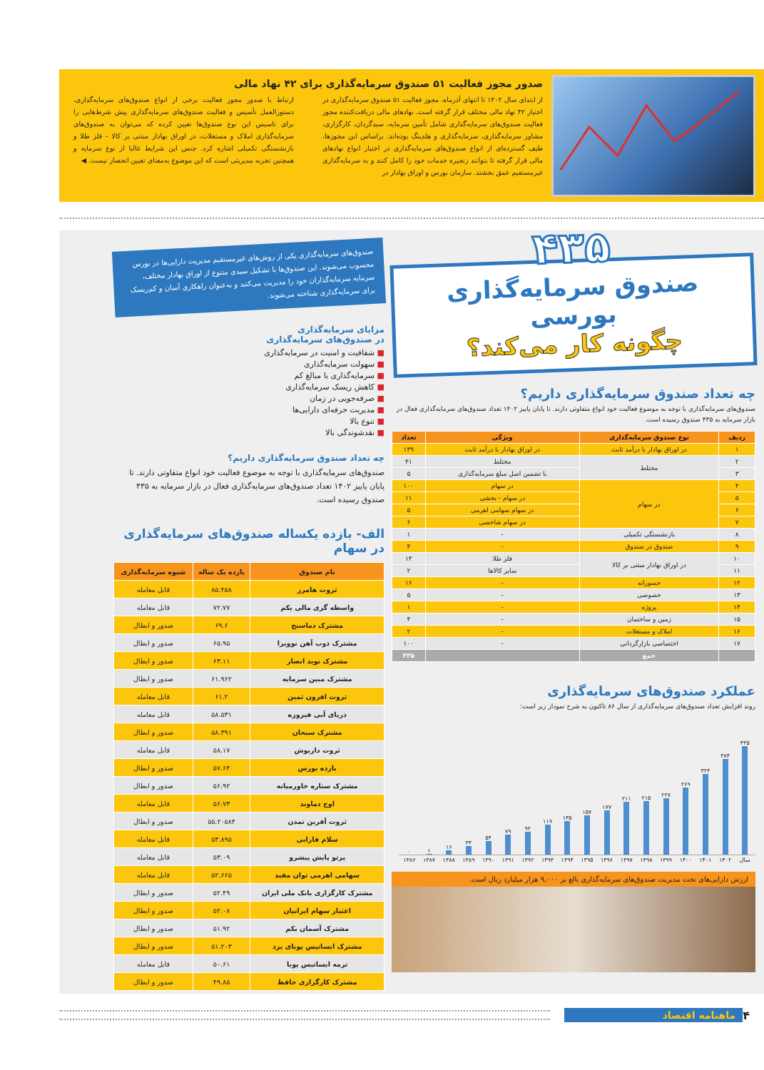صدور مجوز فعالیت ۵۱ صندوق سرمایه‌گذاری برای ۴۲ نهاد مالی
از ابتدای سال ۱۴۰۲ تا انتهای آذرماه، مجوز فعالیت ۵۱ صندوق سرمایه‌گذاری در اختیار ۴۲ نهاد مالی مختلف قرار گرفته است. نهادهای مالی دریافت‌کننده مجوز فعالیت صندوق‌های سرمایه‌گذاری شامل تأمین سرمایه، سبدگردان، کارگزاری، مشاور سرمایه‌گذاری، سرمایه‌گذاری و هلدینگ بوده‌اند. براساس این مجوزها، طیف گسترده‌ای از انواع صندوق‌های سرمایه‌گذاری در اختیار انواع نهادهای مالی قرار گرفته تا بتوانند زنجیره خدمات خود را کامل کنند و به سرمایه‌گذاری غیرمستقیم عمق بخشند. سازمان بورس و اوراق بهادار در
ارتباط با صدور مجوز فعالیت برخی از انواع صندوق‌های سرمایه‌گذاری، دستورالعمل تأسیس و فعالیت صندوق‌های سرمایه‌گذاری پیش شرط‌هایی را برای تاسیس این نوع صندوق‌ها تعیین کرده که می‌توان به صندوق‌های سرمایه‌گذاری املاک و مستغلات، در اوراق بهادار مبتنی بر کالا - فلز طلا و بازنشستگی تکمیلی اشاره کرد. جنس این شرایط غالبا از نوع سرمایه و همچنین تجربه مدیریتی است که این موضوع به‌معنای تعیین انحصار نیست. ◀
۴۳۵
صندوق سرمایه‌گذاری بورسی
چگونه کار می‌کند؟
چه تعداد صندوق سرمایه‌گذاری داریم؟
صندوق‌های سرمایه‌گذاری با توجه به موضوع فعالیت خود انواع متفاوتی دارند. تا پایان پاییز ۱۴۰۲ تعداد صندوق‌های سرمایه‌گذاری فعال در بازار سرمایه به ۴۳۵ صندوق رسیده است.
| ردیف | نوع صندوق سرمایه‌گذاری | ویژگی | تعداد |
| --- | --- | --- | --- |
| ۱ | در اوراق بهادار با درآمد ثابت | در اوراق بهادار با درآمد ثابت | ۱۳۹ |
| ۲ | مختلط | مختلط | ۴۱ |
| ۳ | | با تضمین اصل مبلغ سرمایه‌گذاری | ۵ |
| ۴ | در سهام | در سهام | ۱۰۰ |
| ۵ | | در سهام - بخشی | ۱۱ |
| ۶ | | در سهام سهامی اهرمی | ۵ |
| ۷ | | در سهام شاخصی | ۶ |
| ۸ | بازنشستگی تکمیلی | - | ۱ |
| ۹ | صندوق در صندوق | - | ۴ |
| ۱۰ | در اوراق بهادار مبتنی بر کالا | فلز طلا | ۱۳ |
| ۱۱ | | سایر کالاها | ۲ |
| ۱۲ | جسورانه | - | ۱۶ |
| ۱۳ | خصوصی | - | ۵ |
| ۱۴ | پروژه | - | ۱ |
| ۱۵ | زمین و ساختمان | - | ۴ |
| ۱۶ | املاک و مستغلات | - | ۲ |
| ۱۷ | اختصاصی بازارگردانی | - | ۱۰۰ |
| | جمع | | ۴۳۵ |
عملکرد صندوق‌های سرمایه‌گذاری
روند افزایش تعداد صندوق‌های سرمایه‌گذاری از سال ۸۶ تاکنون به شرح نمودار زیر است:
۰
۱
۱۶
۳۳
۵۴
۷۹
۹۲
۱۱۹
۱۳۵
۱۵۷
۱۷۷
۲۱۱
۲۱۵
۲۲۷
۲۶۹
۳۲۳
۳۸۴
۴۳۵
۱۳۸۶ ۱۳۸۷ ۱۳۸۸ ۱۳۸۹ ۱۳۹۰ ۱۳۹۱ ۱۳۹۲ ۱۳۹۳ ۱۳۹۴ ۱۳۹۵ ۱۳۹۶ ۱۳۹۷ ۱۳۹۸ ۱۳۹۹ ۱۴۰۰ ۱۴۰۱ ۱۴۰۲ سال
ارزش دارایی‌های تحت مدیریت صندوق‌های سرمایه‌گذاری بالغ بر ۹,۰۰۰ هزار میلیارد ریال است.
صندوق‌های سرمایه‌گذاری یکی از روش‌های غیرمستقیم مدیریت دارایی‌ها در بورس محسوب می‌شوند. این صندوق‌ها با تشکیل سبدی متنوع از اوراق بهادار مختلف، سرمایه سرمایه‌گذاران خود را مدیریت می‌کنند و به‌عنوان راهکاری آسان و کم‌ریسک برای سرمایه‌گذاری شناخته می‌شوند.
مزایای سرمایه‌گذاری
در صندوق‌های سرمایه‌گذاری
■ شفافیت و امنیت در سرمایه‌گذاری
■ سهولت سرمایه‌گذاری
■ سرمایه‌گذاری با مبالغ کم
■ کاهش ریسک سرمایه‌گذاری
■ صرفه‌جویی در زمان
■ مدیریت حرفه‌ای دارایی‌ها
■ تنوع بالا
■ نقدشوندگی بالا
چه تعداد صندوق سرمایه‌گذاری داریم؟
صندوق‌های سرمایه‌گذاری با توجه به موضوع فعالیت خود انواع متفاوتی دارند. تا پایان پاییز ۱۴۰۲ تعداد صندوق‌های سرمایه‌گذاری فعال در بازار سرمایه به ۴۳۵ صندوق رسیده است.
الف- بازده یکساله صندوق‌های سرمایه‌گذاری در سهام
| نام صندوق | بازده یک ساله | شیوه سرمایه‌گذاری |
| --- | --- | --- |
| ثروت هامرز | ۸۵.۴۵۸ | قابل معامله |
| واسطه گری مالی یکم | ۷۲.۷۷ | قابل معامله |
| مشترک دماسنج | ۶۹.۶ | صدور و ابطال |
| مشترک ذوب آهن نوویرا | ۶۵.۹۵ | صدور و ابطال |
| مشترک نوید انصار | ۶۳.۱۱ | صدور و ابطال |
| مشترک مبین سرمایه | ۶۱.۹۶۲ | صدور و ابطال |
| ثروت افزون ثمین | ۶۱.۲ | قابل معامله |
| دریای آبی فیروزه | ۵۸.۵۳۱ | قابل معامله |
| مشترک سبحان | ۵۸.۳۹۱ | صدور و ابطال |
| ثروت داریوش | ۵۸.۱۷ | قابل معامله |
| بازده بورس | ۵۷.۶۴ | صدور و ابطال |
| مشترک ستاره خاورمیانه | ۵۶.۹۲ | صدور و ابطال |
| اوج دماوند | ۵۶.۷۳ | قابل معامله |
| ثروت آفرین تمدن | ۵۵.۲۰۵۸۴ | صدور و ابطال |
| سلام فارابی | ۵۳.۸۹۵ | قابل معامله |
| پرتو پایش پیشرو | ۵۳.۰۹ | قابل معامله |
| سهامی اهرمی توان مفید | ۵۲.۶۶۵ | قابل معامله |
| مشترک کارگزاری بانک ملی ایران | ۵۲.۴۹ | صدور و ابطال |
| اعتبار سهام ایرانیان | ۵۲.۰۸ | صدور و ابطال |
| مشترک آسمان یکم | ۵۱.۹۲ | صدور و ابطال |
| مشترک ایساتیس پویای یزد | ۵۱.۲۰۳ | صدور و ابطال |
| ترمه ایساتیس پویا | ۵۰.۶۱ | قابل معامله |
| مشترک کارگزاری حافظ | ۴۹.۸۵ | صدور و ابطال |
۴ ماهنامه اقتصاد